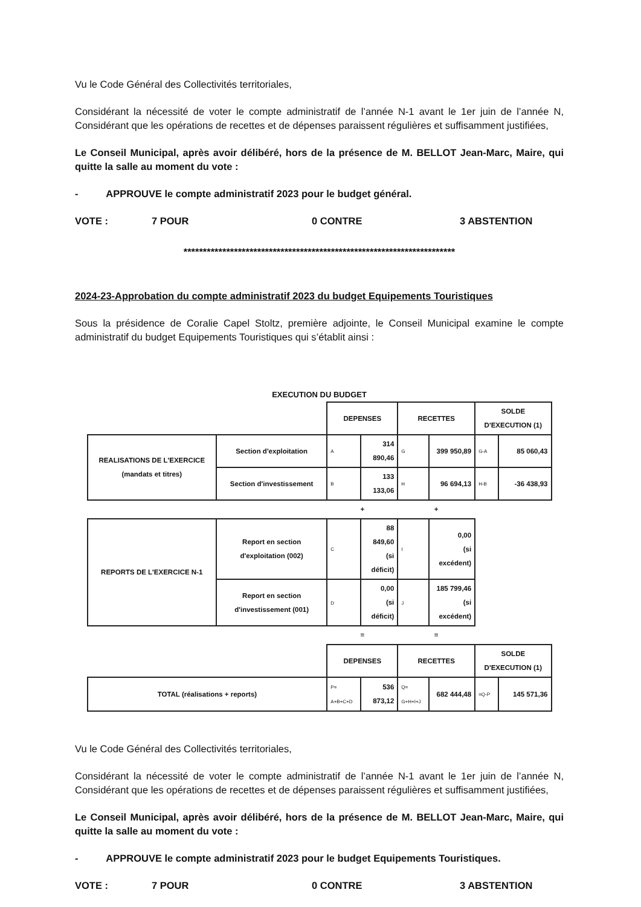Vu le Code Général des Collectivités territoriales,
Considérant la nécessité de voter le compte administratif de l’année N-1 avant le 1er juin de l’année N, Considérant que les opérations de recettes et de dépenses paraissent régulières et suffisamment justifiées,
Le Conseil Municipal, après avoir délibéré, hors de la présence de M. BELLOT Jean-Marc, Maire, qui quitte la salle au moment du vote :
- APPROUVE le compte administratif 2023 pour le budget général.
VOTE : 7 POUR 0 CONTRE 3 ABSTENTION
**********************************************************************
2024-23-Approbation du compte administratif 2023 du budget Equipements Touristiques
Sous la présidence de Coralie Capel Stoltz, première adjointe, le Conseil Municipal examine le compte administratif du budget Equipements Touristiques qui s’établit ainsi :
EXECUTION DU BUDGET
| | | DEPENSES | | RECETTES | | SOLDE D'EXECUTION (1) | |
| REALISATIONS DE L'EXERCICE (mandats et titres) | Section d'exploitation | A | 314 890,46 | G | 399 950,89 | G-A | 85 060,43 |
| | Section d'investissement | B | 133 133,06 | H | 96 694,13 | H-B | -36 438,93 |
| | | + | | + | | | |
| REPORTS DE L'EXERCICE N-1 | Report en section d'exploitation (002) | C | 88 849,60 (si déficit) | I | 0,00 (si excédent) | | |
| | Report en section d'investissement (001) | D | 0,00 (si déficit) | J | 185 799,46 (si excédent) | | |
| | | = | | = | | | |
| | | DEPENSES | | RECETTES | | SOLDE D'EXECUTION (1) | |
| TOTAL (réalisations + reports) | | P= A+B+C+D | 536 873,12 | Q= G+H+I+J | 682 444,48 | =Q-P | 145 571,36 |
Vu le Code Général des Collectivités territoriales,
Considérant la nécessité de voter le compte administratif de l’année N-1 avant le 1er juin de l’année N, Considérant que les opérations de recettes et de dépenses paraissent régulières et suffisamment justifiées,
Le Conseil Municipal, après avoir délibéré, hors de la présence de M. BELLOT Jean-Marc, Maire, qui quitte la salle au moment du vote :
- APPROUVE le compte administratif 2023 pour le budget Equipements Touristiques.
VOTE : 7 POUR 0 CONTRE 3 ABSTENTION